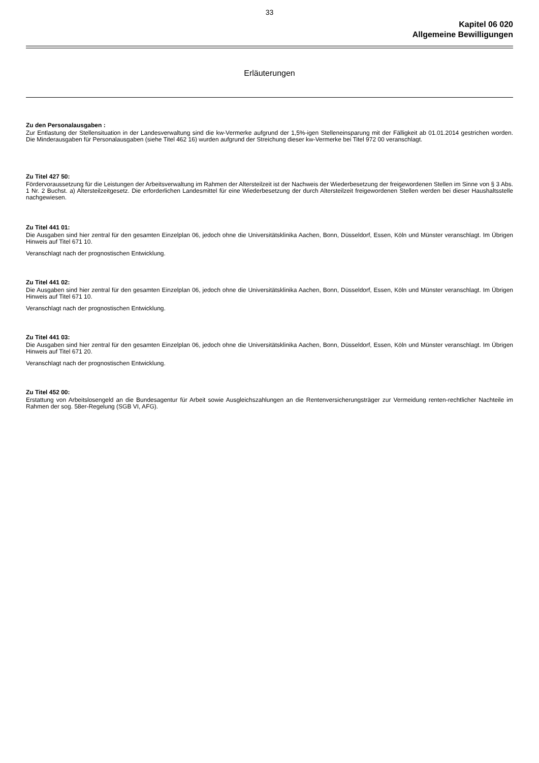33
Kapitel 06 020
Allgemeine Bewilligungen
Erläuterungen
Zu den Personalausgaben :
Zur Entlastung der Stellensituation in der Landesverwaltung sind die kw-Vermerke aufgrund der 1,5%-igen Stelleneinsparung mit der Fälligkeit ab 01.01.2014 gestrichen worden. Die Minderausgaben für Personalausgaben (siehe Titel 462 16) wurden aufgrund der Streichung dieser kw-Vermerke bei Titel 972 00 veranschlagt.
Zu Titel 427 50:
Fördervoraussetzung für die Leistungen der Arbeitsverwaltung im Rahmen der Altersteilzeit ist der Nachweis der Wiederbesetzung der freigewordenen Stellen im Sinne von § 3 Abs. 1 Nr. 2 Buchst. a) Altersteilzeitgesetz. Die erforderlichen Landesmittel für eine Wiederbesetzung der durch Altersteilzeit freigewordenen Stellen werden bei dieser Haushaltsstelle nachgewiesen.
Zu Titel 441 01:
Die Ausgaben sind hier zentral für den gesamten Einzelplan 06, jedoch ohne die Universitätsklinika Aachen, Bonn, Düsseldorf, Essen, Köln und Münster veranschlagt. Im Übrigen Hinweis auf Titel 671 10.
Veranschlagt nach der prognostischen Entwicklung.
Zu Titel 441 02:
Die Ausgaben sind hier zentral für den gesamten Einzelplan 06, jedoch ohne die Universitätsklinika Aachen, Bonn, Düsseldorf, Essen, Köln und Münster veranschlagt. Im Übrigen Hinweis auf Titel 671 10.
Veranschlagt nach der prognostischen Entwicklung.
Zu Titel 441 03:
Die Ausgaben sind hier zentral für den gesamten Einzelplan 06, jedoch ohne die Universitätsklinika Aachen, Bonn, Düsseldorf, Essen, Köln und Münster veranschlagt. Im Übrigen Hinweis auf Titel 671 20.
Veranschlagt nach der prognostischen Entwicklung.
Zu Titel 452 00:
Erstattung von Arbeitslosengeld an die Bundesagentur für Arbeit sowie Ausgleichszahlungen an die Rentenversicherungsträger zur Vermeidung renten-rechtlicher Nachteile im Rahmen der sog. 58er-Regelung (SGB VI, AFG).